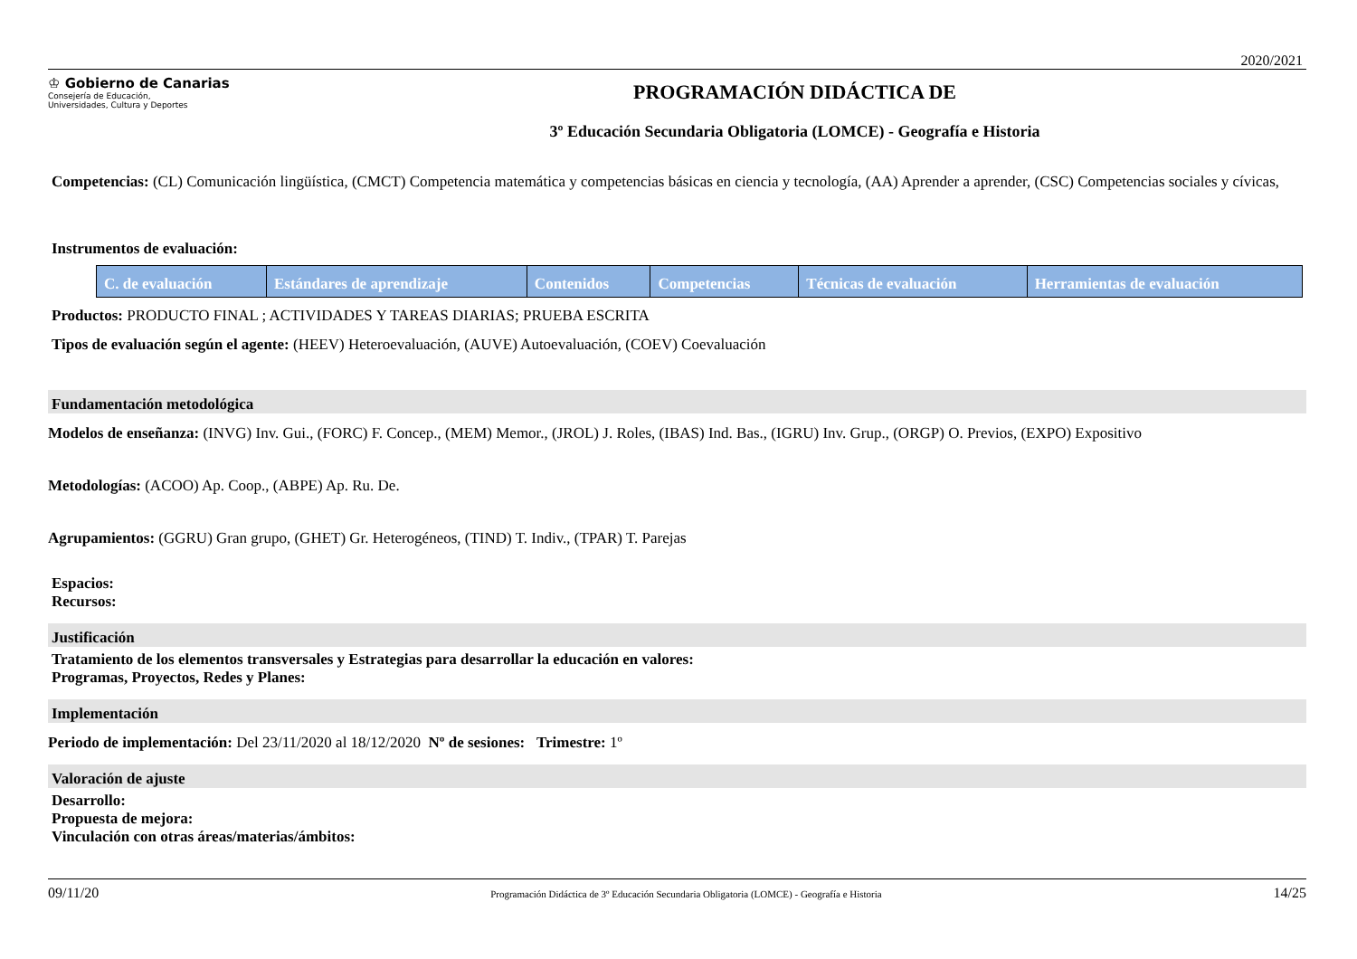2020/2021
♔ Gobierno de Canarias
Consejería de Educación,
Universidades, Cultura y Deportes
PROGRAMACIÓN DIDÁCTICA DE
3º Educación Secundaria Obligatoria (LOMCE) - Geografía e Historia
Competencias: (CL) Comunicación lingüística, (CMCT) Competencia matemática y competencias básicas en ciencia y tecnología, (AA) Aprender a aprender, (CSC) Competencias sociales y cívicas,
Instrumentos de evaluación:
| C. de evaluación | Estándares de aprendizaje | Contenidos | Competencias | Técnicas de evaluación | Herramientas de evaluación |
| --- | --- | --- | --- | --- | --- |
Productos: PRODUCTO FINAL ; ACTIVIDADES Y TAREAS DIARIAS; PRUEBA ESCRITA
Tipos de evaluación según el agente: (HEEV) Heteroevaluación, (AUVE) Autoevaluación, (COEV) Coevaluación
Fundamentación metodológica
Modelos de enseñanza: (INVG) Inv. Gui., (FORC) F. Concep., (MEM) Memor., (JROL) J. Roles, (IBAS) Ind. Bas., (IGRU) Inv. Grup., (ORGP) O. Previos, (EXPO) Expositivo
Metodologías: (ACOO) Ap. Coop., (ABPE) Ap. Ru. De.
Agrupamientos: (GGRU) Gran grupo, (GHET) Gr. Heterogéneos, (TIND) T. Indiv., (TPAR) T. Parejas
Espacios:
Recursos:
Justificación
Tratamiento de los elementos transversales y Estrategias para desarrollar la educación en valores:
Programas, Proyectos, Redes y Planes:
Implementación
Periodo de implementación: Del 23/11/2020 al 18/12/2020 Nº de sesiones: Trimestre: 1º
Valoración de ajuste
Desarrollo:
Propuesta de mejora:
Vinculación con otras áreas/materias/ámbitos:
09/11/20 Programación Didáctica de 3º Educación Secundaria Obligatoria (LOMCE) - Geografía e Historia 14/25